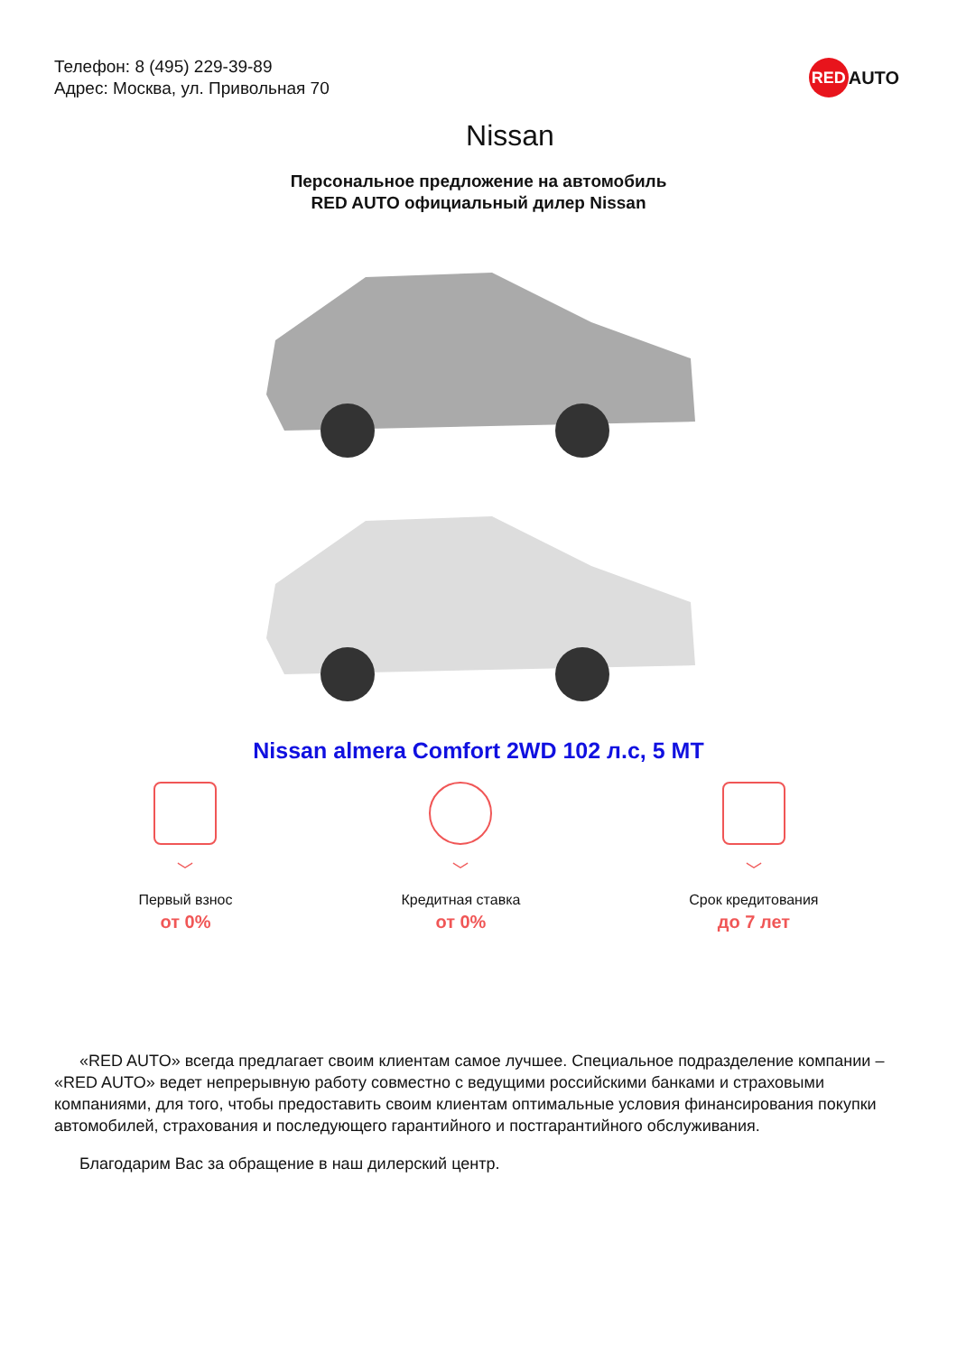Телефон: 8 (495) 229-39-89
Адрес: Москва, ул. Привольная 70
RED AUTO
Nissan
Персональное предложение на автомобиль
RED AUTO официальный дилер Nissan
Nissan almera Comfort 2WD 102 л.с, 5 MT
﹀
Первый взнос
от 0%
﹀
Кредитная ставка
от 0%
﹀
Срок кредитования
до 7 лет
«RED AUTO» всегда предлагает своим клиентам самое лучшее. Специальное подразделение компании – «RED AUTO» ведет непрерывную работу совместно с ведущими российскими банками и страховыми компаниями, для того, чтобы предоставить своим клиентам оптимальные условия финансирования покупки автомобилей, страхования и последующего гарантийного и постгарантийного обслуживания.
Благодарим Вас за обращение в наш дилерский центр.